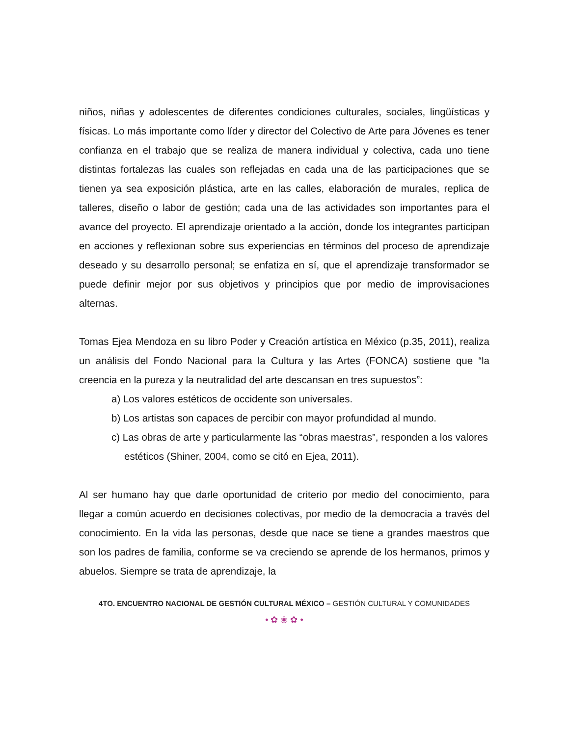niños, niñas y adolescentes de diferentes condiciones culturales, sociales, lingüísticas y físicas. Lo más importante como líder y director del Colectivo de Arte para Jóvenes es tener confianza en el trabajo que se realiza de manera individual y colectiva, cada uno tiene distintas fortalezas las cuales son reflejadas en cada una de las participaciones que se tienen ya sea exposición plástica, arte en las calles, elaboración de murales, replica de talleres, diseño o labor de gestión; cada una de las actividades son importantes para el avance del proyecto. El aprendizaje orientado a la acción, donde los integrantes participan en acciones y reflexionan sobre sus experiencias en términos del proceso de aprendizaje deseado y su desarrollo personal; se enfatiza en sí, que el aprendizaje transformador se puede definir mejor por sus objetivos y principios que por medio de improvisaciones alternas.
Tomas Ejea Mendoza en su libro Poder y Creación artística en México (p.35, 2011), realiza un análisis del Fondo Nacional para la Cultura y las Artes (FONCA) sostiene que “la creencia en la pureza y la neutralidad del arte descansan en tres supuestos”:
a) Los valores estéticos de occidente son universales.
b) Los artistas son capaces de percibir con mayor profundidad al mundo.
c) Las obras de arte y particularmente las “obras maestras”, responden a los valores estéticos (Shiner, 2004, como se citó en Ejea, 2011).
Al ser humano hay que darle oportunidad de criterio por medio del conocimiento, para llegar a común acuerdo en decisiones colectivas, por medio de la democracia a través del conocimiento. En la vida las personas, desde que nace se tiene a grandes maestros que son los padres de familia, conforme se va creciendo se aprende de los hermanos, primos y abuelos. Siempre se trata de aprendizaje, la
4TO. ENCUENTRO NACIONAL DE GESTIÓN CULTURAL MÉXICO – GESTIÓN CULTURAL Y COMUNIDADES
• ✿ ❀ ✿ •